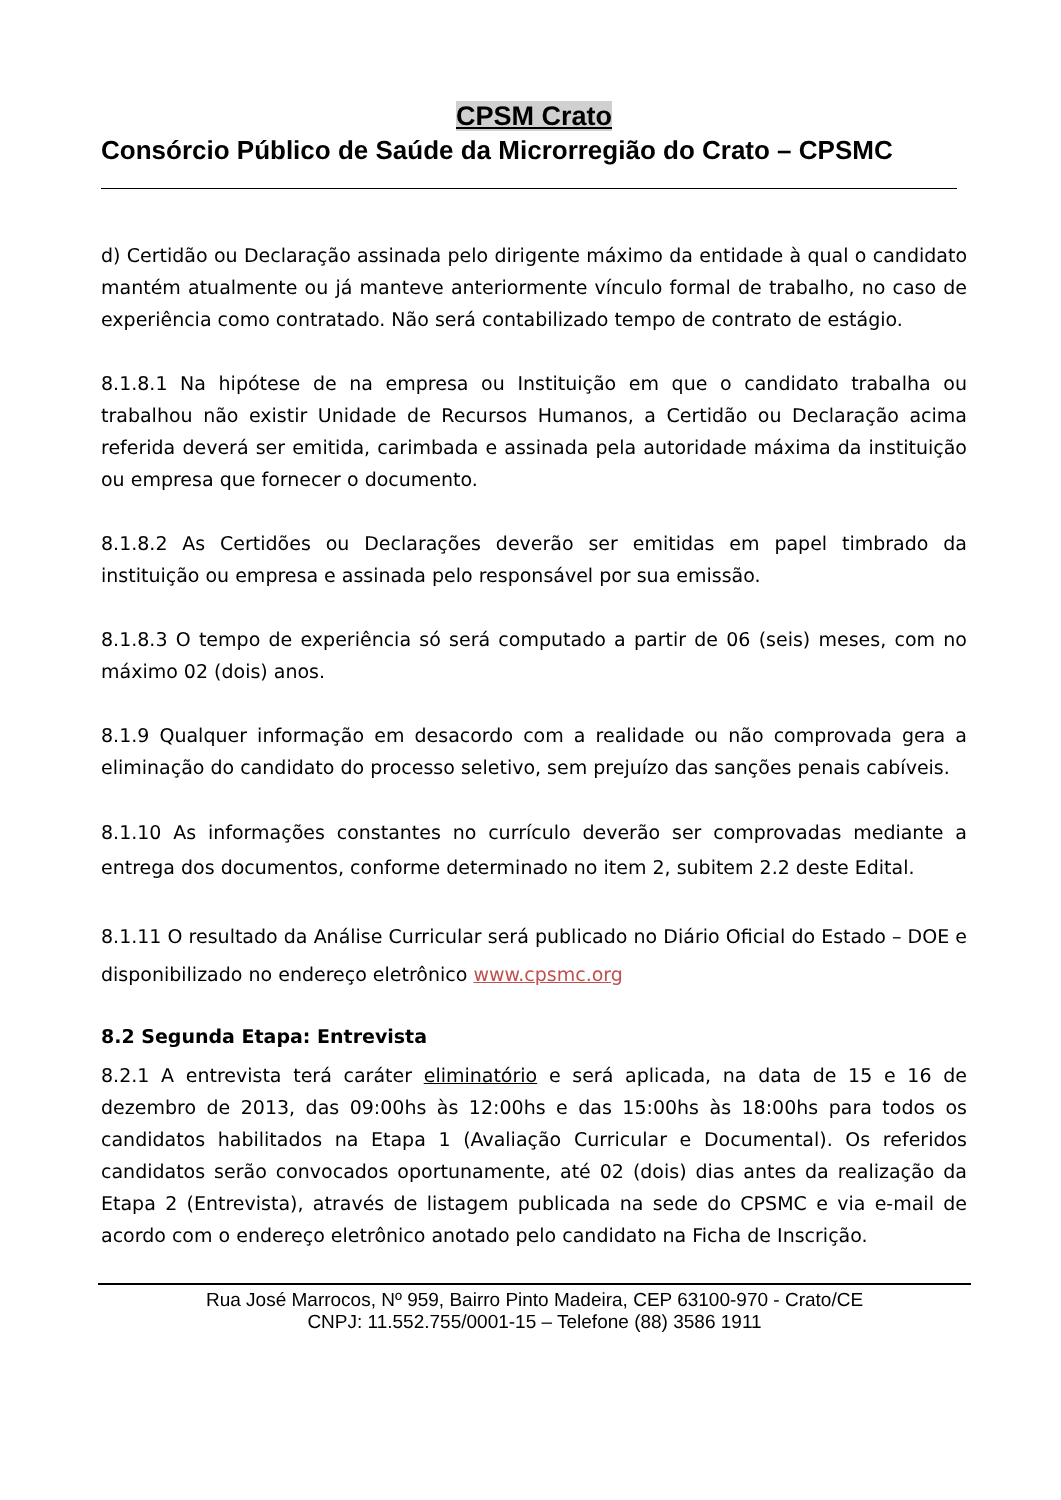CPSM Crato
Consórcio Público de Saúde da Microrregião do Crato – CPSMC
d) Certidão ou Declaração assinada pelo dirigente máximo da entidade à qual o candidato mantém atualmente ou já manteve anteriormente vínculo formal de trabalho, no caso de experiência como contratado. Não será contabilizado tempo de contrato de estágio.
8.1.8.1 Na hipótese de na empresa ou Instituição em que o candidato trabalha ou trabalhou não existir Unidade de Recursos Humanos, a Certidão ou Declaração acima referida deverá ser emitida, carimbada e assinada pela autoridade máxima da instituição ou empresa que fornecer o documento.
8.1.8.2 As Certidões ou Declarações deverão ser emitidas em papel timbrado da instituição ou empresa e assinada pelo responsável por sua emissão.
8.1.8.3 O tempo de experiência só será computado a partir de 06 (seis) meses, com no máximo 02 (dois) anos.
8.1.9 Qualquer informação em desacordo com a realidade ou não comprovada gera a eliminação do candidato do processo seletivo, sem prejuízo das sanções penais cabíveis.
8.1.10 As informações constantes no currículo deverão ser comprovadas mediante a entrega dos documentos, conforme determinado no item 2, subitem 2.2 deste Edital.
8.1.11 O resultado da Análise Curricular será publicado no Diário Oficial do Estado – DOE e disponibilizado no endereço eletrônico www.cpsmc.org
8.2 Segunda Etapa: Entrevista
8.2.1 A entrevista terá caráter eliminatório e será aplicada, na data de 15 e 16 de dezembro de 2013, das 09:00hs às 12:00hs e das 15:00hs às 18:00hs para todos os candidatos habilitados na Etapa 1 (Avaliação Curricular e Documental). Os referidos candidatos serão convocados oportunamente, até 02 (dois) dias antes da realização da Etapa 2 (Entrevista), através de listagem publicada na sede do CPSMC e via e-mail de acordo com o endereço eletrônico anotado pelo candidato na Ficha de Inscrição.
Rua José Marrocos, Nº 959, Bairro Pinto Madeira, CEP 63100-970 - Crato/CE
CNPJ: 11.552.755/0001-15 – Telefone (88) 3586 1911